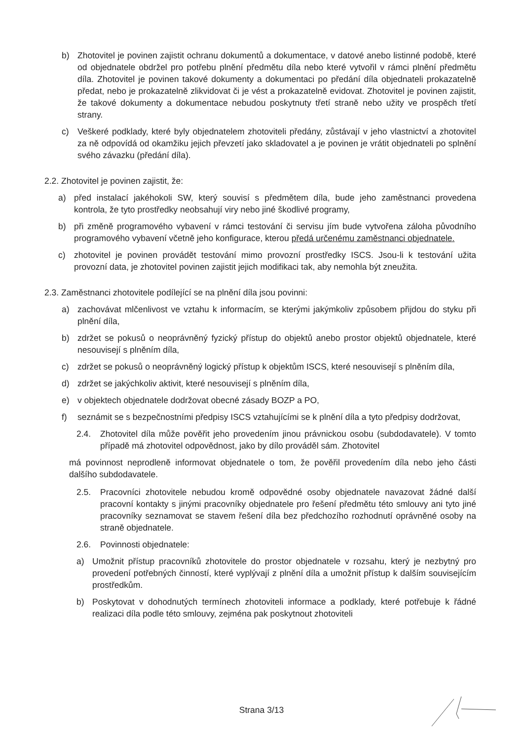b) Zhotovitel je povinen zajistit ochranu dokumentů a dokumentace, v datové anebo listinné podobě, které od objednatele obdržel pro potřebu plnění předmětu díla nebo které vytvořil v rámci plnění předmětu díla. Zhotovitel je povinen takové dokumenty a dokumentaci po předání díla objednateli prokazatelně předat, nebo je prokazatelně zlikvidovat či je vést a prokazatelně evidovat. Zhotovitel je povinen zajistit, že takové dokumenty a dokumentace nebudou poskytnuty třetí straně nebo užity ve prospěch třetí strany.
c) Veškeré podklady, které byly objednatelem zhotoviteli předány, zůstávají v jeho vlastnictví a zhotovitel za ně odpovídá od okamžiku jejich převzetí jako skladovatel a je povinen je vrátit objednateli po splnění svého závazku (předání díla).
2.2. Zhotovitel je povinen zajistit, že:
a) před instalací jakéhokoli SW, který souvisí s předmětem díla, bude jeho zaměstnanci provedena kontrola, že tyto prostředky neobsahují viry nebo jiné škodlivé programy,
b) při změně programového vybavení v rámci testování či servisu jím bude vytvořena záloha původního programového vybavení včetně jeho konfigurace, kterou předá určenému zaměstnanci objednatele.
c) zhotovitel je povinen provádět testování mimo provozní prostředky ISCS. Jsou-li k testování užita provozní data, je zhotovitel povinen zajistit jejich modifikaci tak, aby nemohla být zneužita.
2.3. Zaměstnanci zhotovitele podílející se na plnění díla jsou povinni:
a) zachovávat mlčenlivost ve vztahu k informacím, se kterými jakýmkoliv způsobem přijdou do styku při plnění díla,
b) zdržet se pokusů o neoprávněný fyzický přístup do objektů anebo prostor objektů objednatele, které nesouvisejí s plněním díla,
c) zdržet se pokusů o neoprávněný logický přístup k objektům ISCS, které nesouvisejí s plněním díla,
d) zdržet se jakýchkoliv aktivit, které nesouvisejí s plněním díla,
e) v objektech objednatele dodržovat obecné zásady BOZP a PO,
f) seznámit se s bezpečnostními předpisy ISCS vztahujícími se k plnění díla a tyto předpisy dodržovat,
2.4. Zhotovitel díla může pověřit jeho provedením jinou právnickou osobu (subdodavatele). V tomto případě má zhotovitel odpovědnost, jako by dílo prováděl sám. Zhotovitel
má povinnost neprodleně informovat objednatele o tom, že pověřil provedením díla nebo jeho části dalšího subdodavatele.
2.5. Pracovníci zhotovitele nebudou kromě odpovědné osoby objednatele navazovat žádné další pracovní kontakty s jinými pracovníky objednatele pro řešení předmětu této smlouvy ani tyto jiné pracovníky seznamovat se stavem řešení díla bez předchozího rozhodnutí oprávněné osoby na straně objednatele.
2.6. Povinnosti objednatele:
a) Umožnit přístup pracovníků zhotovitele do prostor objednatele v rozsahu, který je nezbytný pro provedení potřebných činností, které vyplývají z plnění díla a umožnit přístup k dalším souvisejícím prostředkům.
b) Poskytovat v dohodnutých termínech zhotoviteli informace a podklady, které potřebuje k řádné realizaci díla podle této smlouvy, zejména pak poskytnout zhotoviteli
Strana 3/13